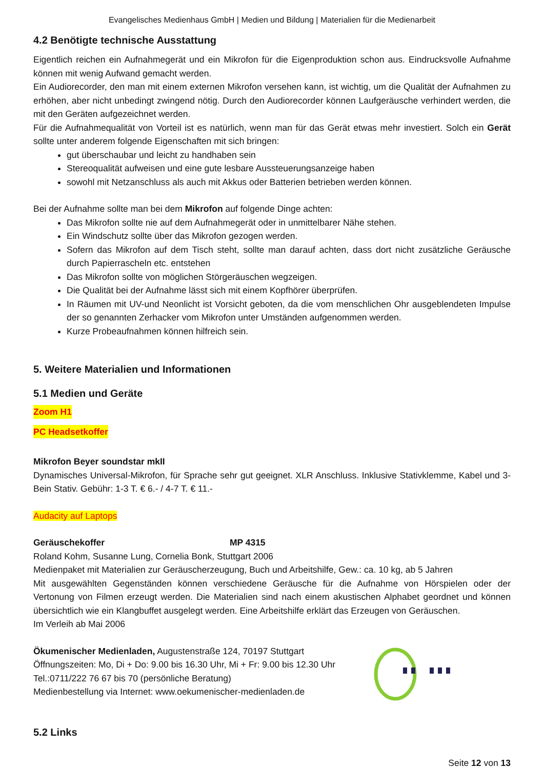Evangelisches Medienhaus GmbH | Medien und Bildung | Materialien für die Medienarbeit
4.2 Benötigte technische Ausstattung
Eigentlich reichen ein Aufnahmegerät und ein Mikrofon für die Eigenproduktion schon aus. Eindrucksvolle Aufnahme können mit wenig Aufwand gemacht werden.
Ein Audiorecorder, den man mit einem externen Mikrofon versehen kann, ist wichtig, um die Qualität der Aufnahmen zu erhöhen, aber nicht unbedingt zwingend nötig. Durch den Audiorecorder können Laufgeräusche verhindert werden, die mit den Geräten aufgezeichnet werden.
Für die Aufnahmequalität von Vorteil ist es natürlich, wenn man für das Gerät etwas mehr investiert. Solch ein Gerät sollte unter anderem folgende Eigenschaften mit sich bringen:
gut überschaubar und leicht zu handhaben sein
Stereoqualität aufweisen und eine gute lesbare Aussteuerungsanzeige haben
sowohl mit Netzanschluss als auch mit Akkus oder Batterien betrieben werden können.
Bei der Aufnahme sollte man bei dem Mikrofon auf folgende Dinge achten:
Das Mikrofon sollte nie auf dem Aufnahmegerät oder in unmittelbarer Nähe stehen.
Ein Windschutz sollte über das Mikrofon gezogen werden.
Sofern das Mikrofon auf dem Tisch steht, sollte man darauf achten, dass dort nicht zusätzliche Geräusche durch Papierrascheln etc. entstehen
Das Mikrofon sollte von möglichen Störgeräuschen wegzeigen.
Die Qualität bei der Aufnahme lässt sich mit einem Kopfhörer überprüfen.
In Räumen mit UV-und Neonlicht ist Vorsicht geboten, da die vom menschlichen Ohr ausgeblendeten Impulse der so genannten Zerhacker vom Mikrofon unter Umständen aufgenommen werden.
Kurze Probeaufnahmen können hilfreich sein.
5. Weitere Materialien und Informationen
5.1 Medien und Geräte
Zoom H1
PC Headsetkoffer
Mikrofon Beyer soundstar mkII
Dynamisches Universal-Mikrofon, für Sprache sehr gut geeignet. XLR Anschluss. Inklusive Stativklemme, Kabel und 3-Bein Stativ. Gebühr: 1-3 T. € 6.- / 4-7 T. € 11.-
Audacity auf Laptops
Geräuschekoffer MP 4315
Roland Kohm, Susanne Lung, Cornelia Bonk, Stuttgart 2006
Medienpaket mit Materialien zur Geräuscherzeugung, Buch und Arbeitshilfe, Gew.: ca. 10 kg, ab 5 Jahren
Mit ausgewählten Gegenständen können verschiedene Geräusche für die Aufnahme von Hörspielen oder der Vertonung von Filmen erzeugt werden. Die Materialien sind nach einem akustischen Alphabet geordnet und können übersichtlich wie ein Klangbuffet ausgelegt werden. Eine Arbeitshilfe erklärt das Erzeugen von Geräuschen.
Im Verleih ab Mai 2006
Ökumenischer Medienladen, Augustenstraße 124, 70197 Stuttgart
Öffnungszeiten: Mo, Di + Do: 9.00 bis 16.30 Uhr, Mi + Fr: 9.00 bis 12.30 Uhr
Tel.:0711/222 76 67 bis 70 (persönliche Beratung)
Medienbestellung via Internet: www.oekumenischer-medienladen.de
5.2 Links
Seite 12 von 13